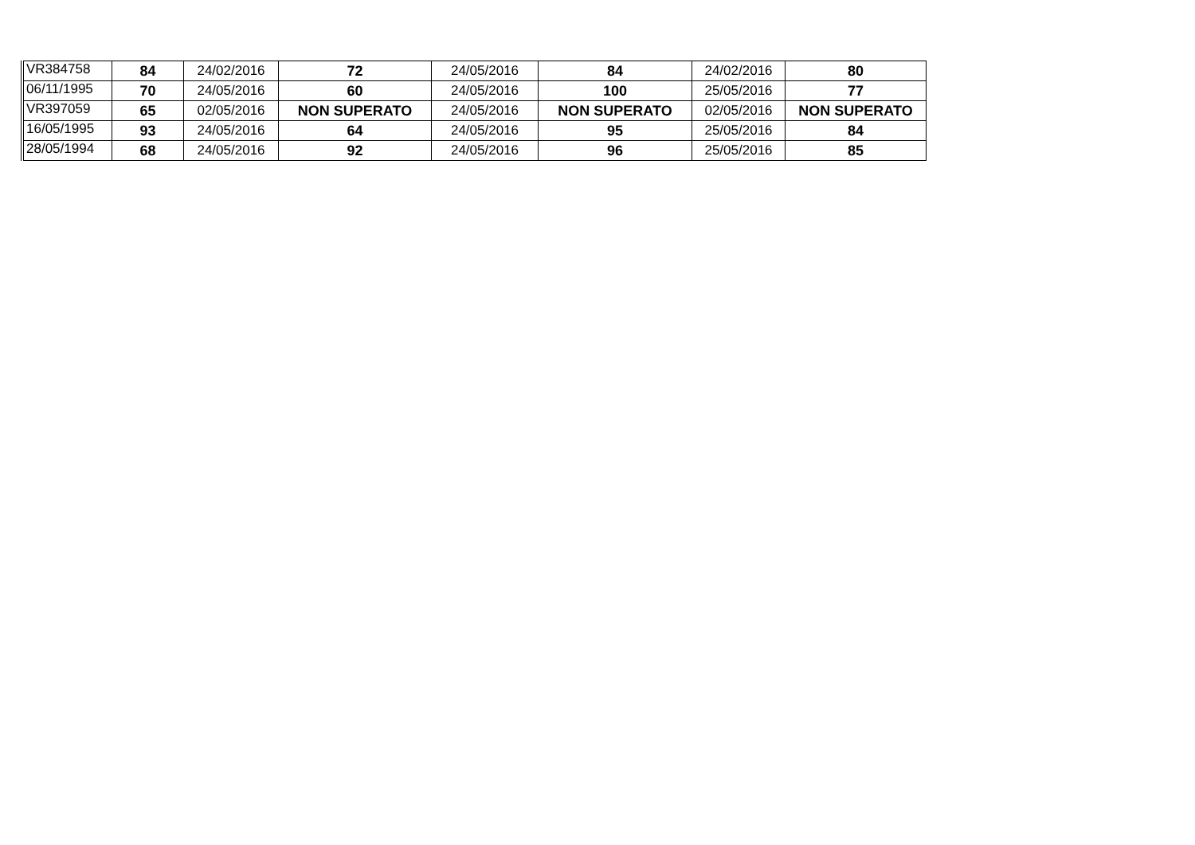| VR384758 | 84 | 24/02/2016 | 72 | 24/05/2016 | 84 | 24/02/2016 | 80 |
| 06/11/1995 | 70 | 24/05/2016 | 60 | 24/05/2016 | 100 | 25/05/2016 | 77 |
| VR397059 | 65 | 02/05/2016 | NON SUPERATO | 24/05/2016 | NON SUPERATO | 02/05/2016 | NON SUPERATO |
| 16/05/1995 | 93 | 24/05/2016 | 64 | 24/05/2016 | 95 | 25/05/2016 | 84 |
| 28/05/1994 | 68 | 24/05/2016 | 92 | 24/05/2016 | 96 | 25/05/2016 | 85 |